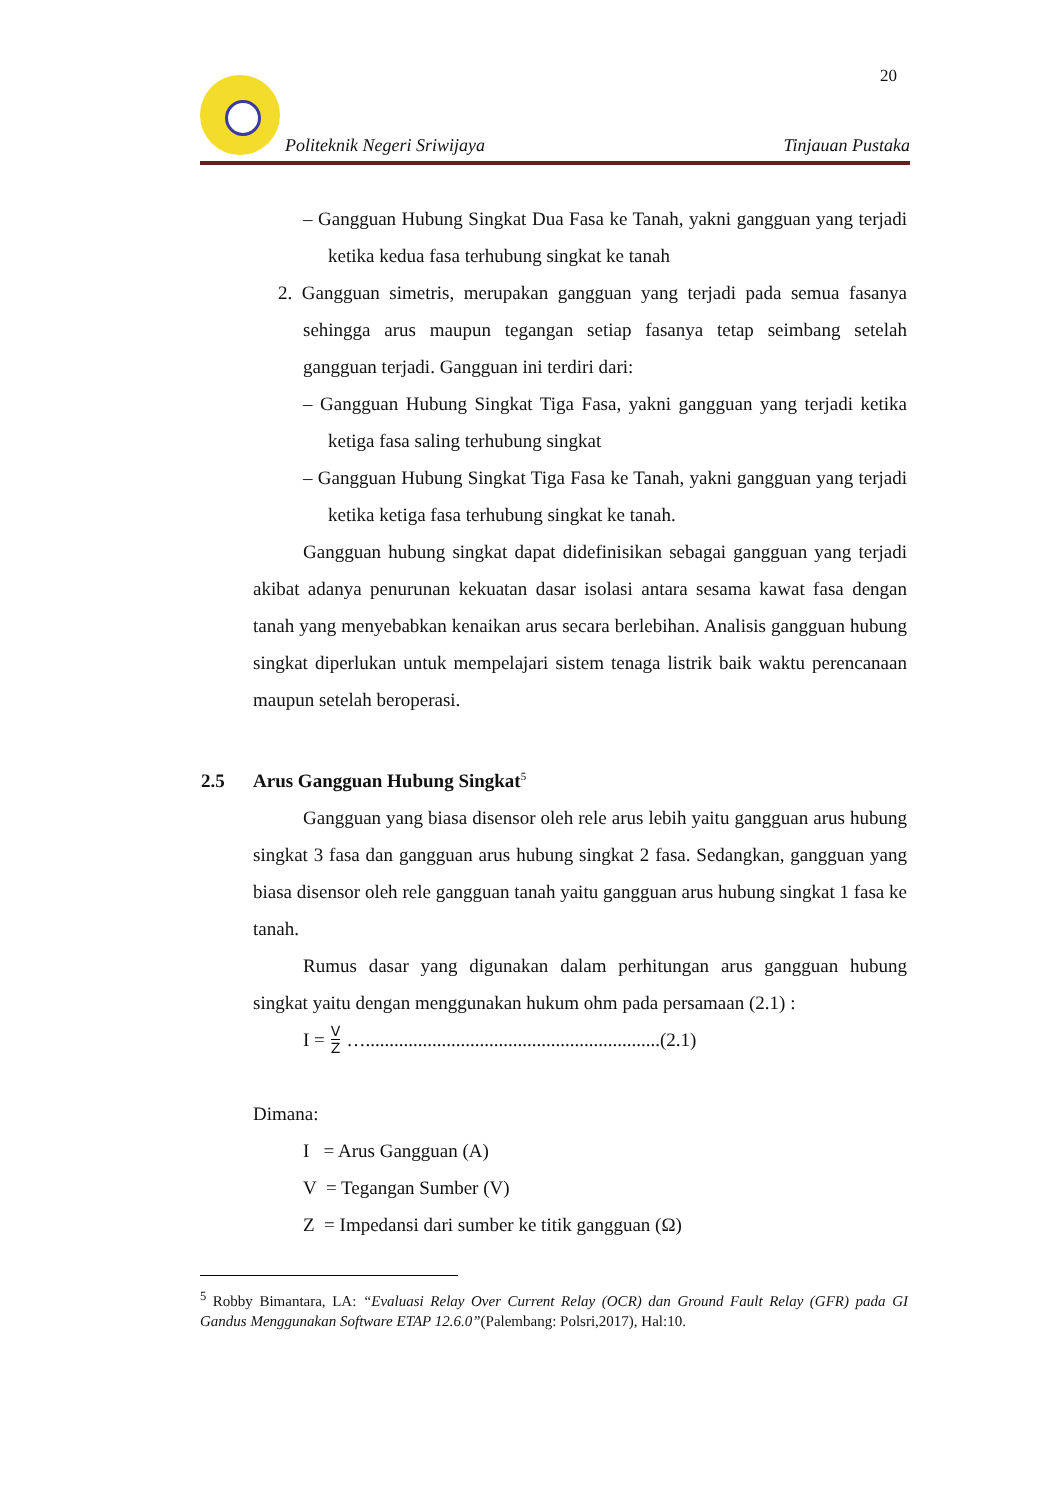20
Politeknik Negeri Sriwijaya Tinjauan Pustaka
– Gangguan Hubung Singkat Dua Fasa ke Tanah, yakni gangguan yang terjadi ketika kedua fasa terhubung singkat ke tanah
2. Gangguan simetris, merupakan gangguan yang terjadi pada semua fasanya sehingga arus maupun tegangan setiap fasanya tetap seimbang setelah gangguan terjadi. Gangguan ini terdiri dari:
– Gangguan Hubung Singkat Tiga Fasa, yakni gangguan yang terjadi ketika ketiga fasa saling terhubung singkat
– Gangguan Hubung Singkat Tiga Fasa ke Tanah, yakni gangguan yang terjadi ketika ketiga fasa terhubung singkat ke tanah.
Gangguan hubung singkat dapat didefinisikan sebagai gangguan yang terjadi akibat adanya penurunan kekuatan dasar isolasi antara sesama kawat fasa dengan tanah yang menyebabkan kenaikan arus secara berlebihan. Analisis gangguan hubung singkat diperlukan untuk mempelajari sistem tenaga listrik baik waktu perencanaan maupun setelah beroperasi.
2.5 Arus Gangguan Hubung Singkat<sup>5</sup>
Gangguan yang biasa disensor oleh rele arus lebih yaitu gangguan arus hubung singkat 3 fasa dan gangguan arus hubung singkat 2 fasa. Sedangkan, gangguan yang biasa disensor oleh rele gangguan tanah yaitu gangguan arus hubung singkat 1 fasa ke tanah.
Rumus dasar yang digunakan dalam perhitungan arus gangguan hubung singkat yaitu dengan menggunakan hukum ohm pada persamaan (2.1) :
I = V Z …..............................................................(2.1)
Dimana:
I = Arus Gangguan (A)
V = Tegangan Sumber (V)
Z = Impedansi dari sumber ke titik gangguan (Ω)
<sup>5</sup> Robby Bimantara, LA: “Evaluasi Relay Over Current Relay (OCR) dan Ground Fault Relay (GFR) pada GI Gandus Menggunakan Software ETAP 12.6.0”(Palembang: Polsri,2017), Hal:10.